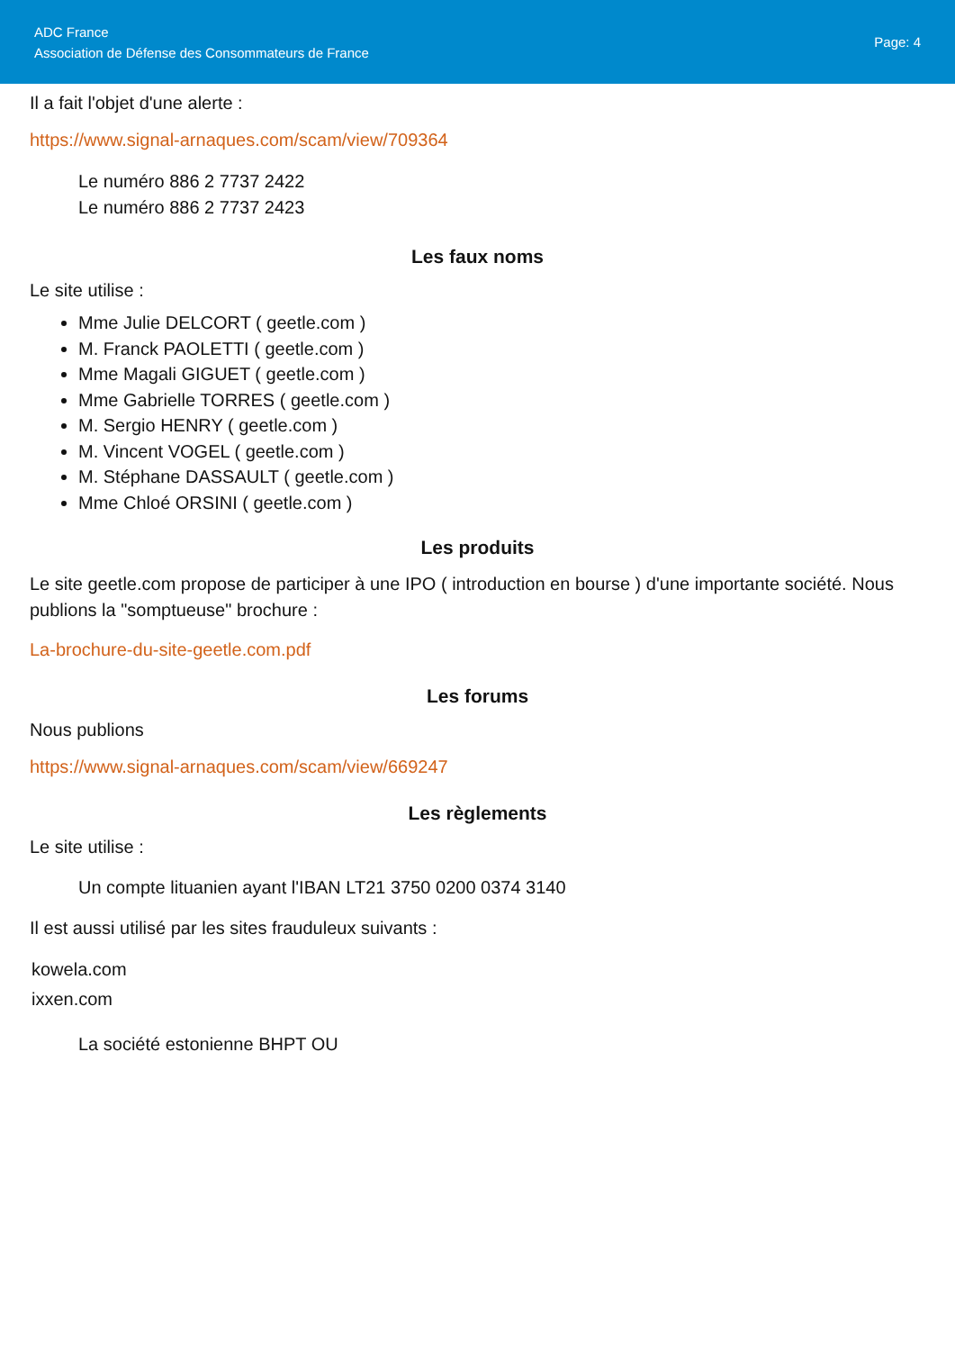ADC France
Association de Défense des Consommateurs de France
Page: 4
Il a fait l'objet d'une alerte :
https://www.signal-arnaques.com/scam/view/709364
Le numéro 886 2 7737 2422
Le numéro 886 2 7737 2423
Les faux noms
Le site utilise :
Mme Julie DELCORT ( geetle.com )
M. Franck PAOLETTI ( geetle.com )
Mme Magali GIGUET ( geetle.com )
Mme Gabrielle TORRES ( geetle.com )
M. Sergio HENRY ( geetle.com )
M. Vincent VOGEL ( geetle.com )
M. Stéphane DASSAULT ( geetle.com )
Mme Chloé ORSINI ( geetle.com )
Les produits
Le site geetle.com propose de participer à une IPO ( introduction en bourse ) d'une importante société. Nous publions la "somptueuse" brochure :
La-brochure-du-site-geetle.com.pdf
Les forums
Nous publions
https://www.signal-arnaques.com/scam/view/669247
Les règlements
Le site utilise :
Un compte lituanien ayant l'IBAN LT21 3750 0200 0374 3140
Il est aussi utilisé par les sites frauduleux suivants :
kowela.com
ixxen.com
La société estonienne BHPT OU